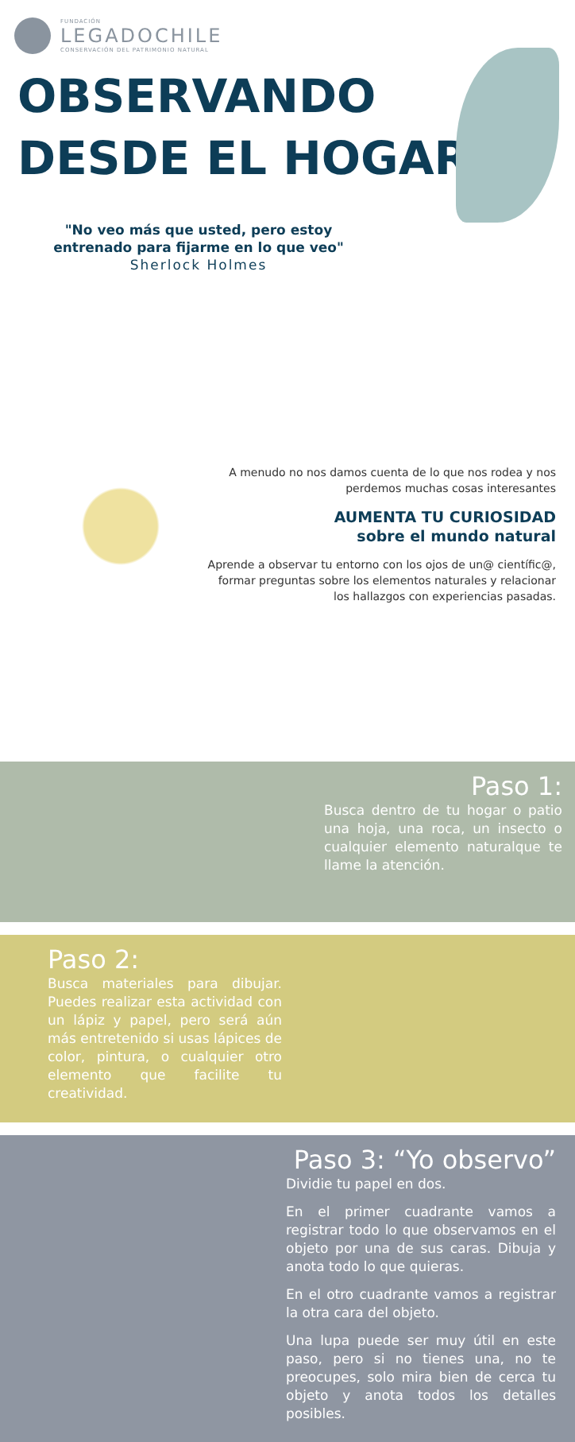FUNDACIÓN
LEGADOCHILE
CONSERVACIÓN DEL PATRIMONIO NATURAL
OBSERVANDO
DESDE EL HOGAR
"No veo más que usted, pero estoy entrenado para fijarme en lo que veo"
Sherlock Holmes
A menudo no nos damos cuenta de lo que nos rodea y nos perdemos muchas cosas interesantes
AUMENTA TU CURIOSIDAD
sobre el mundo natural
Aprende a observar tu entorno con los ojos de un@ científic@, formar preguntas sobre los elementos naturales y relacionar los hallazgos con experiencias pasadas.
Paso 1:
Busca dentro de tu hogar o patio una hoja, una roca, un insecto o cualquier elemento naturalque te llame la atención.
Paso 2:
Busca materiales para dibujar. Puedes realizar esta actividad con un lápiz y papel, pero será aún más entretenido si usas lápices de color, pintura, o cualquier otro elemento que facilite tu creatividad.
Paso 3: “Yo observo”
Dividie tu papel en dos.
En el primer cuadrante vamos a registrar todo lo que observamos en el objeto por una de sus caras. Dibuja y anota todo lo que quieras.
En el otro cuadrante vamos a registrar la otra cara del objeto.
Una lupa puede ser muy útil en este paso, pero si no tienes una, no te preocupes, solo mira bien de cerca tu objeto y anota todos los detalles posibles.